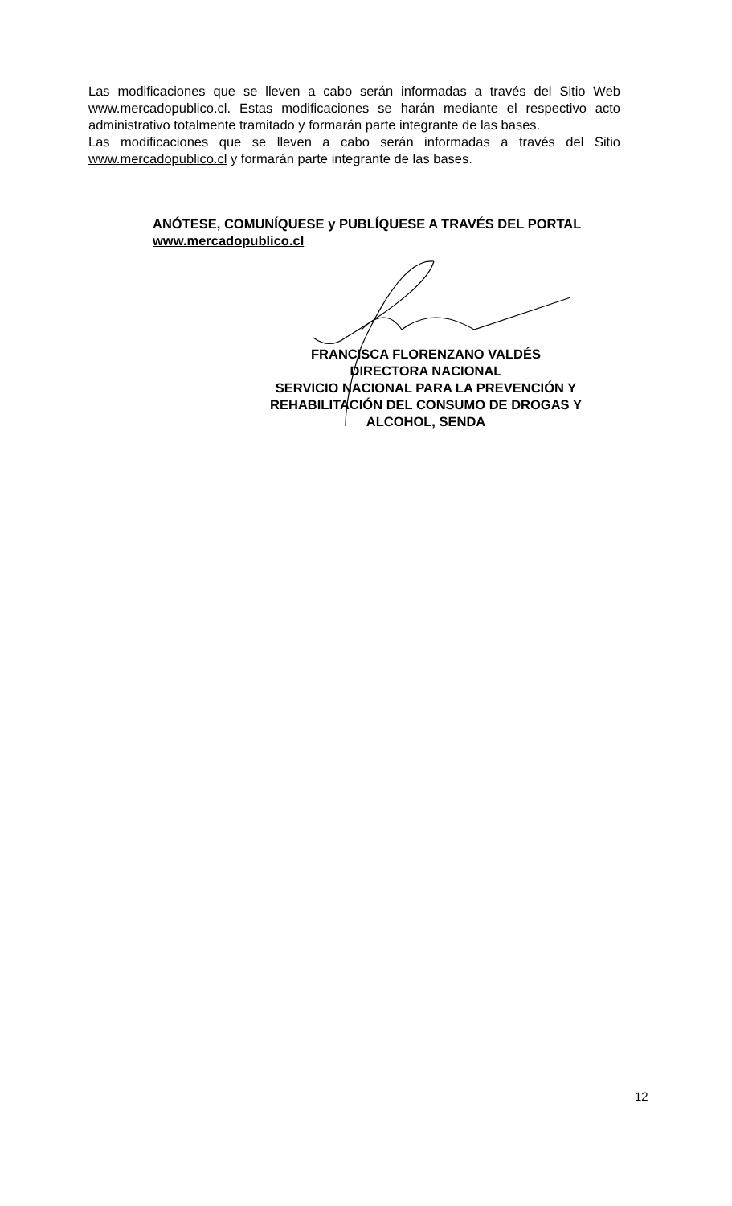Las modificaciones que se lleven a cabo serán informadas a través del Sitio Web www.mercadopublico.cl. Estas modificaciones se harán mediante el respectivo acto administrativo totalmente tramitado y formarán parte integrante de las bases.
Las modificaciones que se lleven a cabo serán informadas a través del Sitio www.mercadopublico.cl y formarán parte integrante de las bases.
ANÓTESE, COMUNÍQUESE y PUBLÍQUESE A TRAVÉS DEL PORTAL
www.mercadopublico.cl
FRANCISCA FLORENZANO VALDÉS
DIRECTORA NACIONAL
SERVICIO NACIONAL PARA LA PREVENCIÓN Y REHABILITACIÓN DEL CONSUMO DE DROGAS Y ALCOHOL, SENDA
12